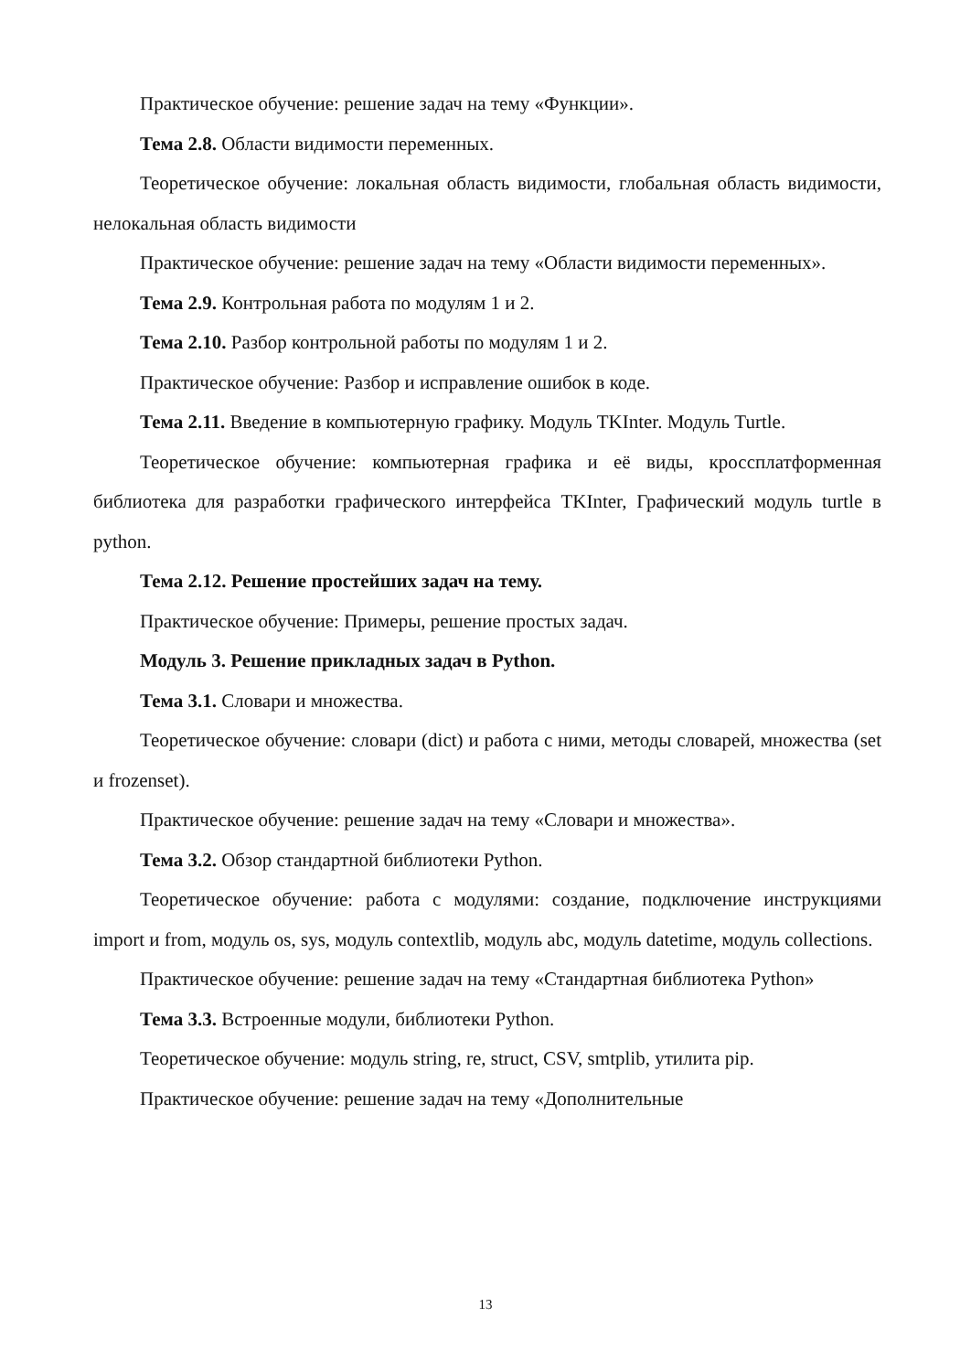Практическое обучение: решение задач на тему «Функции».
Тема 2.8. Области видимости переменных.
Теоретическое обучение: локальная область видимости, глобальная область видимости, нелокальная область видимости
Практическое обучение: решение задач на тему «Области видимости переменных».
Тема 2.9. Контрольная работа по модулям 1 и 2.
Тема 2.10. Разбор контрольной работы по модулям 1 и 2.
Практическое обучение: Разбор и исправление ошибок в коде.
Тема 2.11. Введение в компьютерную графику. Модуль TKInter. Модуль Turtle.
Теоретическое обучение: компьютерная графика и её виды, кроссплатформенная библиотека для разработки графического интерфейса TKInter, Графический модуль turtle в python.
Тема 2.12. Решение простейших задач на тему.
Практическое обучение: Примеры, решение простых задач.
Модуль 3. Решение прикладных задач в Python.
Тема 3.1. Словари и множества.
Теоретическое обучение: словари (dict) и работа с ними, методы словарей, множества (set и frozenset).
Практическое обучение: решение задач на тему «Словари и множества».
Тема 3.2. Обзор стандартной библиотеки Python.
Теоретическое обучение: работа с модулями: создание, подключение инструкциями import и from, модуль os, sys, модуль contextlib, модуль abc, модуль datetime, модуль collections.
Практическое обучение: решение задач на тему «Стандартная библиотека Python»
Тема 3.3. Встроенные модули, библиотеки Python.
Теоретическое обучение: модуль string, re, struct, CSV, smtplib, утилита pip.
Практическое обучение: решение задач на тему «Дополнительные
13